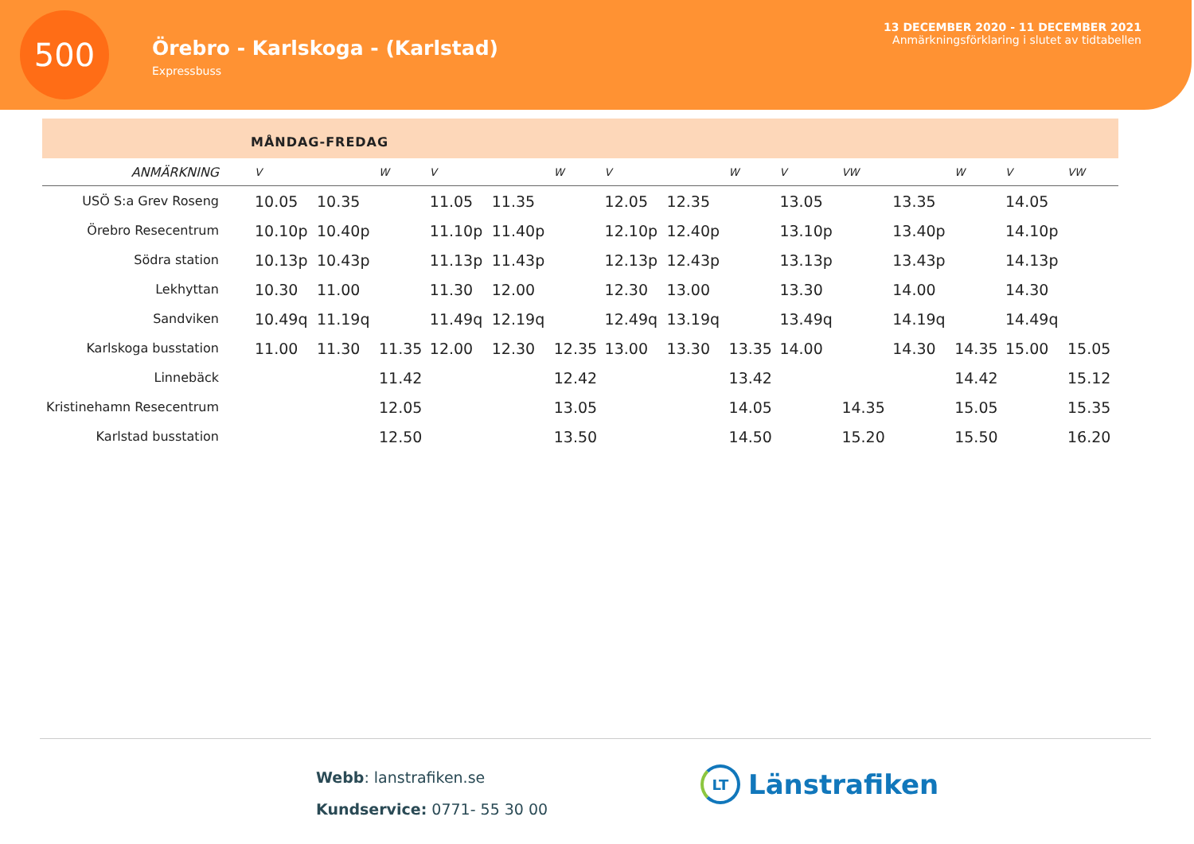500
Örebro - Karlskoga - (Karlstad)
Expressbuss
13 DECEMBER 2020 - 11 DECEMBER 2021
Anmärkningsförklaring i slutet av tidtabellen
MÅNDAG-FREDAG
| ANMÄRKNING | V | | W | V | | W | V | | W | V | VW | | W | V | VW |
| --- | --- | --- | --- | --- | --- | --- | --- | --- | --- | --- | --- | --- | --- | --- | --- |
| USÖ S:a Grev Roseng | 10.05 | 10.35 | | 11.05 | 11.35 | | 12.05 | 12.35 | | 13.05 | | 13.35 | | 14.05 | |
| Örebro Resecentrum | 10.10p | 10.40p | | 11.10p | 11.40p | | 12.10p | 12.40p | | 13.10p | | 13.40p | | 14.10p | |
| Södra station | 10.13p | 10.43p | | 11.13p | 11.43p | | 12.13p | 12.43p | | 13.13p | | 13.43p | | 14.13p | |
| Lekhyttan | 10.30 | 11.00 | | 11.30 | 12.00 | | 12.30 | 13.00 | | 13.30 | | 14.00 | | 14.30 | |
| Sandviken | 10.49q | 11.19q | | 11.49q | 12.19q | | 12.49q | 13.19q | | 13.49q | | 14.19q | | 14.49q | |
| Karlskoga busstation | 11.00 | 11.30 | 11.35 | 12.00 | 12.30 | 12.35 | 13.00 | 13.30 | 13.35 | 14.00 | | 14.30 | 14.35 | 15.00 | 15.05 |
| Linnebäck | | | 11.42 | | | 12.42 | | | 13.42 | | | | 14.42 | | 15.12 |
| Kristinehamn Resecentrum | | | 12.05 | | | 13.05 | | | 14.05 | | 14.35 | | 15.05 | | 15.35 |
| Karlstad busstation | | | 12.50 | | | 13.50 | | | 14.50 | | 15.20 | | 15.50 | | 16.20 |
Webb: lanstrafiken.se
Kundservice: 0771- 55 30 00
LT Länstrafiken